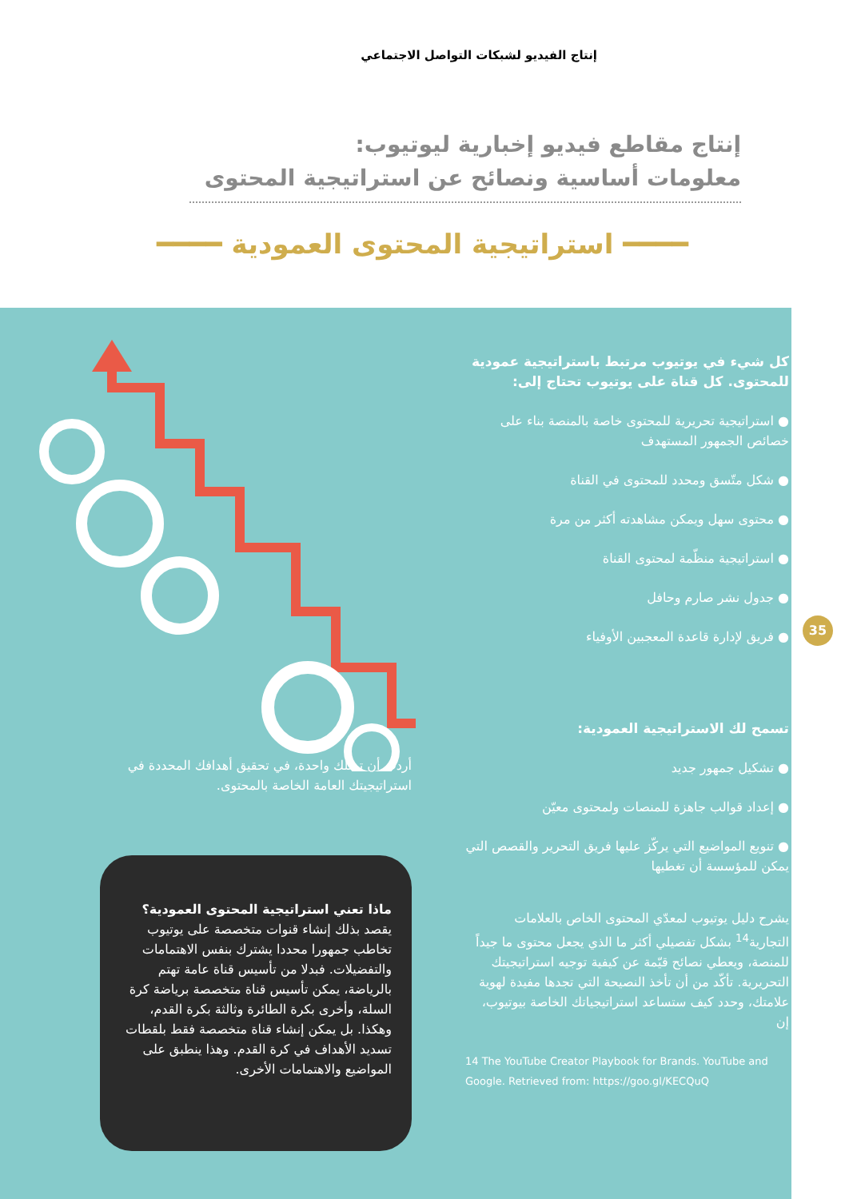إنتاج الفيديو لشبكات التواصل الاجتماعي
إنتاج مقاطع فيديو إخبارية ليوتيوب:
معلومات أساسية ونصائح عن استراتيجية المحتوى
━━━━ استراتيجية المحتوى العمودية ━━━━
35
كل شيء في يوتيوب مرتبط باستراتيجية عمودية للمحتوى. كل قناة على يوتيوب تحتاج إلى:
● استراتيجية تحريرية للمحتوى خاصة بالمنصة بناء على خصائص الجمهور المستهدف
● شكل متّسق ومحدد للمحتوى في القناة
● محتوى سهل ويمكن مشاهدته أكثر من مرة
● استراتيجية منظّمة لمحتوى القناة
● جدول نشر صارم وحافل
● فريق لإدارة قاعدة المعجبين الأوفياء
تسمح لك الاستراتيجية العمودية:
● تشكيل جمهور جديد
● إعداد قوالب جاهزة للمنصات ولمحتوى معيّن
● تنويع المواضيع التي يركّز عليها فريق التحرير والقصص التي يمكن للمؤسسة أن تغطيها
يشرح دليل يوتيوب لمعدّي المحتوى الخاص بالعلامات التجارية<sup>14</sup> بشكل تفصيلي أكثر ما الذي يجعل محتوى ما جيداً للمنصة، ويعطي نصائح قيّمة عن كيفية توجيه استراتيجيتك التحريرية. تأكّد من أن تأخذ النصيحة التي تجدها مفيدة لهوية علامتك، وحدد كيف ستساعد استراتيجياتك الخاصة بيوتيوب، إن
14 The YouTube Creator Playbook for Brands. YouTube and Google. Retrieved from: https://goo.gl/KECQuQ
أردت أن تمتلك واحدة، في تحقيق أهدافك المحددة في استراتيجيتك العامة الخاصة بالمحتوى.
ماذا تعني استراتيجية المحتوى العمودية؟
يقصد بذلك إنشاء قنوات متخصصة على يوتيوب تخاطب جمهورا محددا يشترك بنفس الاهتمامات والتفضيلات. فبدلا من تأسيس قناة عامة تهتم بالرياضة، يمكن تأسيس قناة متخصصة برياضة كرة السلة، وأخرى بكرة الطائرة وثالثة بكرة القدم، وهكذا. بل يمكن إنشاء قناة متخصصة فقط بلقطات تسديد الأهداف في كرة القدم. وهذا ينطبق على المواضيع والاهتمامات الأخرى.